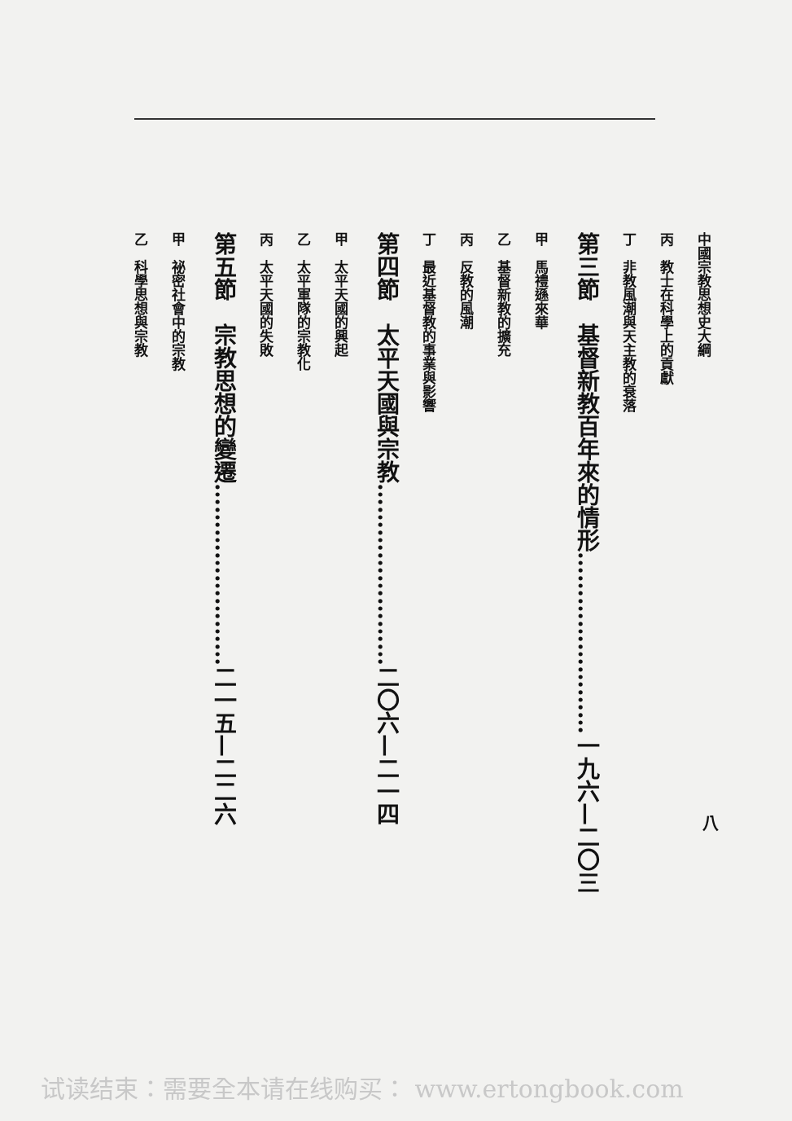中國宗教思想史大綱
丙　教士在科學上的貢獻
丁　非教風潮與天主教的衰落
第三節　基督新教百年來的情形……………………一九六—二〇三
甲　馬禮遜來華
乙　基督新教的擴充
丙　反教的風潮
丁　最近基督教的事業與影響
第四節　太平天國與宗教……………………二〇六—二一四
甲　太平天國的興起
乙　太平軍隊的宗教化
丙　太平天國的失敗
第五節　宗教思想的變遷……………………二一五—二二六
甲　祕密社會中的宗教
乙　科學思想與宗教
八
试读结束：需要全本请在线购买： www.ertongbook.com